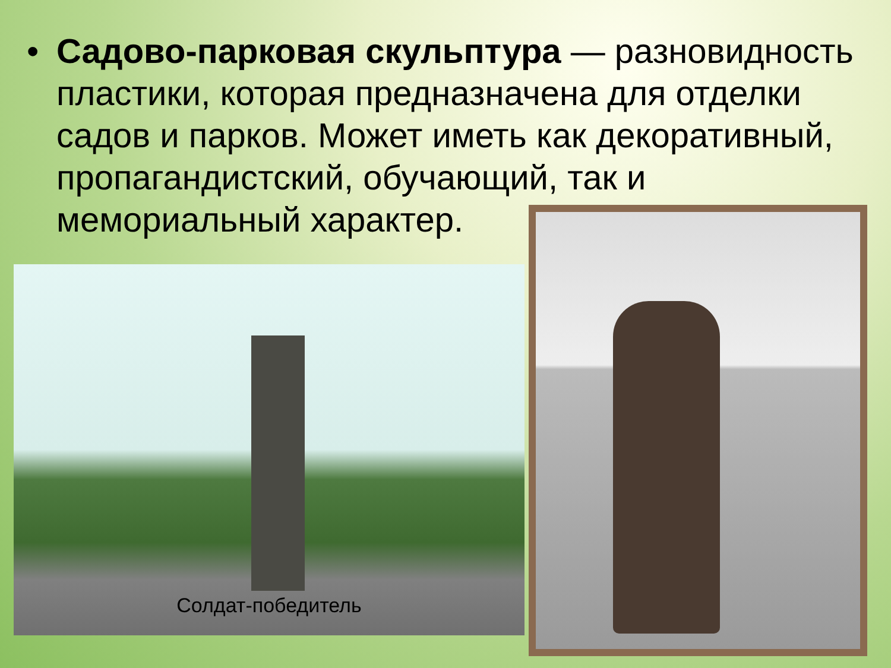• Садово-парковая скульптура — разновидность пластики, которая предназначена для отделки садов и парков. Может иметь как декоративный, пропагандистский, обучающий, так и мемориальный характер.
Солдат-победитель